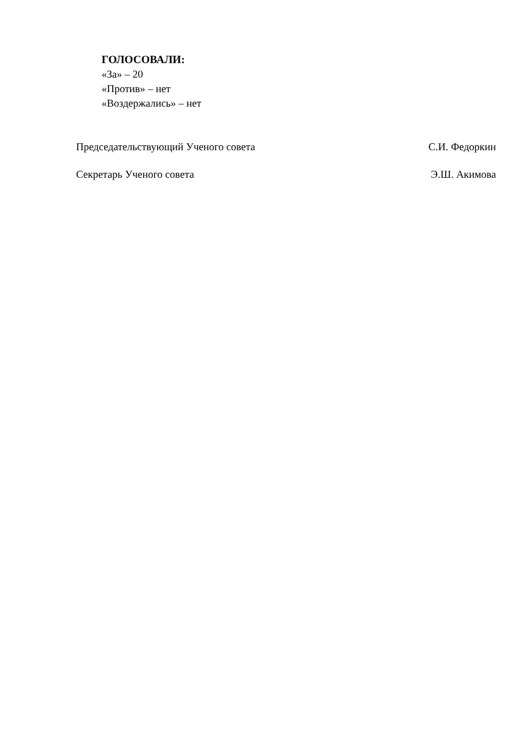ГОЛОСОВАЛИ:
«За» – 20
«Против» – нет
«Воздержались» – нет
Председательствующий Ученого совета С.И. Федоркин
Секретарь Ученого совета Э.Ш. Акимова